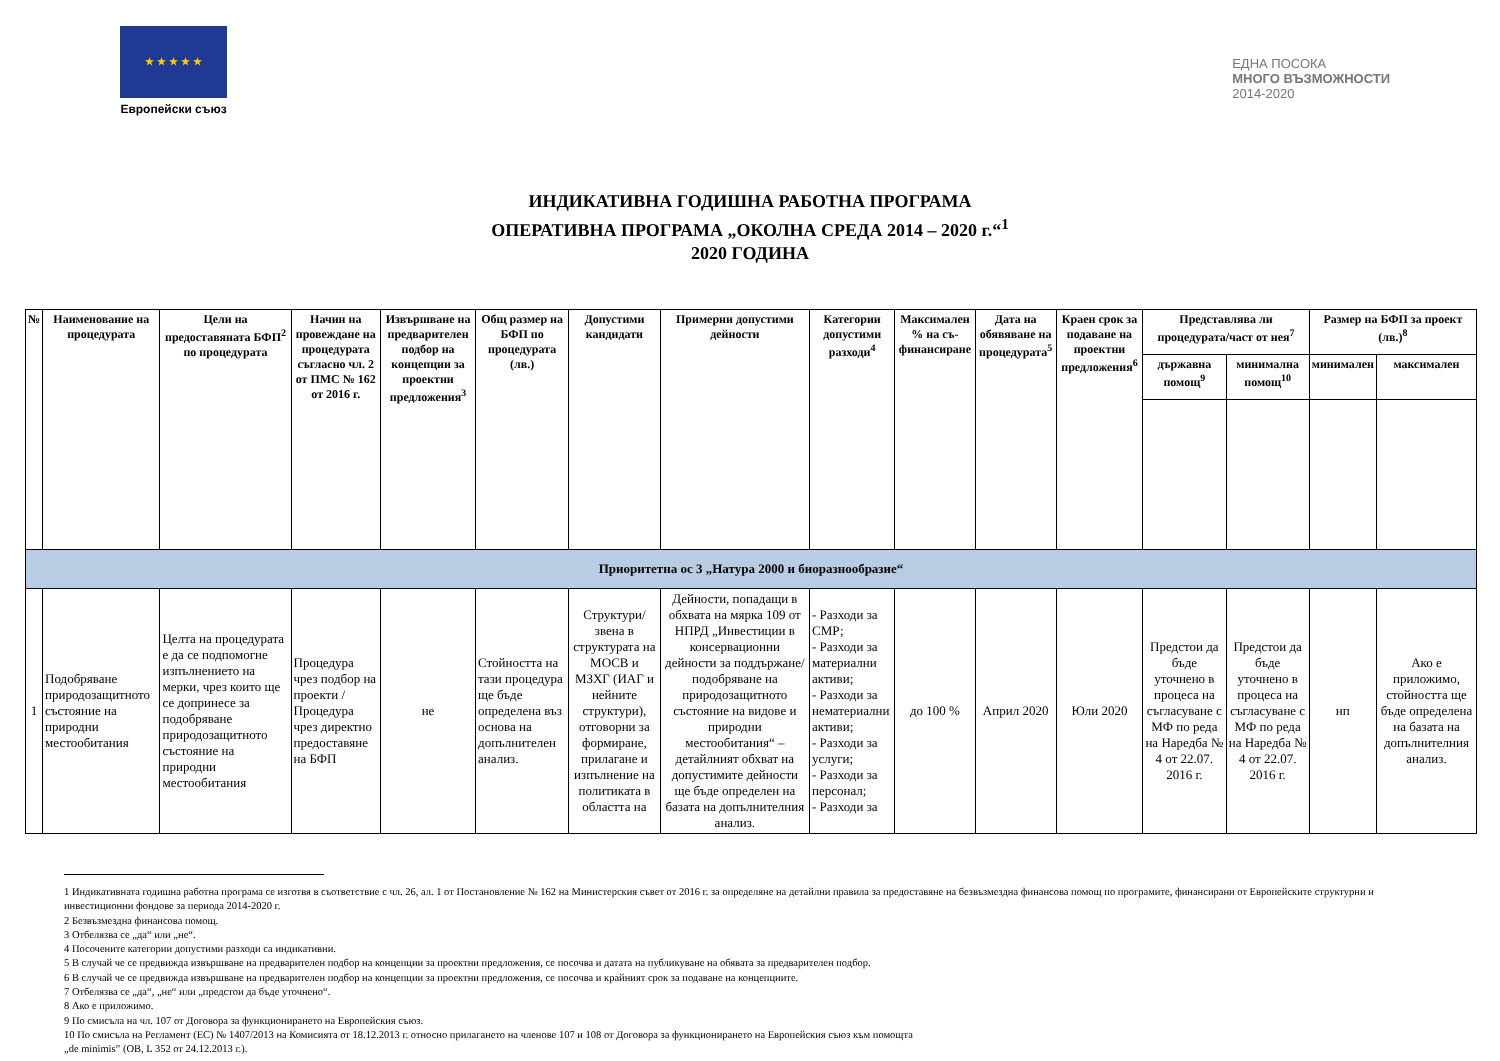★ ★ ★ ★ ★
Европейски съюз
ЕДНА ПОСОКА
МНОГО ВЪЗМОЖНОСТИ
2014-2020
ИНДИКАТИВНА ГОДИШНА РАБОТНА ПРОГРАМА
ОПЕРАТИВНА ПРОГРАМА „ОКОЛНА СРЕДА 2014 – 2020 г.“<sup>1</sup>
2020 ГОДИНА
| № | Наименование на процедурата | Цели на предоставяната БФП<sup>2</sup> по процедурата | Начин на провеждане на процедурата съгласно чл. 2 от ПМС № 162 от 2016 г. | Извършване на предварителен подбор на концепции за проектни предложения<sup>3</sup> | Общ размер на БФП по процедурата (лв.) | Допустими кандидати | Примерни допустими дейности | Категории допустими разходи<sup>4</sup> | Максимален % на съ-финансиране | Дата на обявяване на процедурата<sup>5</sup> | Краен срок за подаване на проектни предложения<sup>6</sup> | Представлява ли процедурата/част от нея<sup>7</sup> | | Размер на БФП за проект (лв.)<sup>8</sup> | |
| --- | --- | --- | --- | --- | --- | --- | --- | --- | --- | --- | --- | --- | --- | --- | --- |
| | | | | | | | | | | | | държавна помощ<sup>9</sup> | минимална помощ<sup>10</sup> | минимален | максимален |
| Приоритетна ос 3 „Натура 2000 и биоразнообразие“ | | | | | | | | | | | | | | | |
| 1 | Подобряване природозащитното състояние на природни местообитания | Целта на процедурата е да се подпомогне изпълнението на мерки, чрез които ще се допринесе за подобряване природозащитното състояние на природни местообитания | Процедура чрез подбор на проекти / Процедура чрез директно предоставяне на БФП | не | Стойността на тази процедура ще бъде определена въз основа на допълнителен анализ. | Структури/звена в структурата на МОСВ и МЗХГ (ИАГ и нейните структури), отговорни за формиране, прилагане и изпълнение на политиката в областта на | Дейности, попадащи в обхвата на мярка 109 от НПРД „Инвестиции в консервационни дейности за поддържане/ подобряване на природозащитното състояние на видове и природни местообитания“ – детайлният обхват на допустимите дейности ще бъде определен на базата на допълнителния анализ. | - Разходи за СМР; - Разходи за материални активи; - Разходи за нематериални активи; - Разходи за услуги; - Разходи за персонал; - Разходи за | до 100 % | Април 2020 | Юли 2020 | Предстои да бъде уточнено в процеса на съгласуване с МФ по реда на Наредба № 4 от 22.07. 2016 г. | Предстои да бъде уточнено в процеса на съгласуване с МФ по реда на Наредба № 4 от 22.07. 2016 г. | нп | Ако е приложимо, стойността ще бъде определена на базата на допълнителния анализ. |
1 Индикативната годишна работна програма се изготвя в съответствие с чл. 26, ал. 1 от Постановление № 162 на Министерския съвет от 2016 г. за определяне на детайлни правила за предоставяне на безвъзмездна финансова помощ по програмите, финансирани от Европейските структурни и инвестиционни фондове за периода 2014-2020 г.
2 Безвъзмездна финансова помощ.
3 Отбелязва се „да“ или „не“.
4 Посочените категории допустими разходи са индикативни.
5 В случай че се предвижда извършване на предварителен подбор на концепции за проектни предложения, се посочва и датата на публикуване на обявата за предварителен подбор.
6 В случай че се предвижда извършване на предварителен подбор на концепции за проектни предложения, се посочва и крайният срок за подаване на концепциите.
7 Отбелязва се „да“, „не“ или „предстои да бъде уточнено“.
8 Ако е приложимо.
9 По смисъла на чл. 107 от Договора за функционирането на Европейския съюз.
10 По смисъла на Регламент (ЕС) № 1407/2013 на Комисията от 18.12.2013 г. относно прилагането на членове 107 и 108 от Договора за функционирането на Европейския съюз към помощта
„de minimis” (ОВ, L 352 от 24.12.2013 г.).